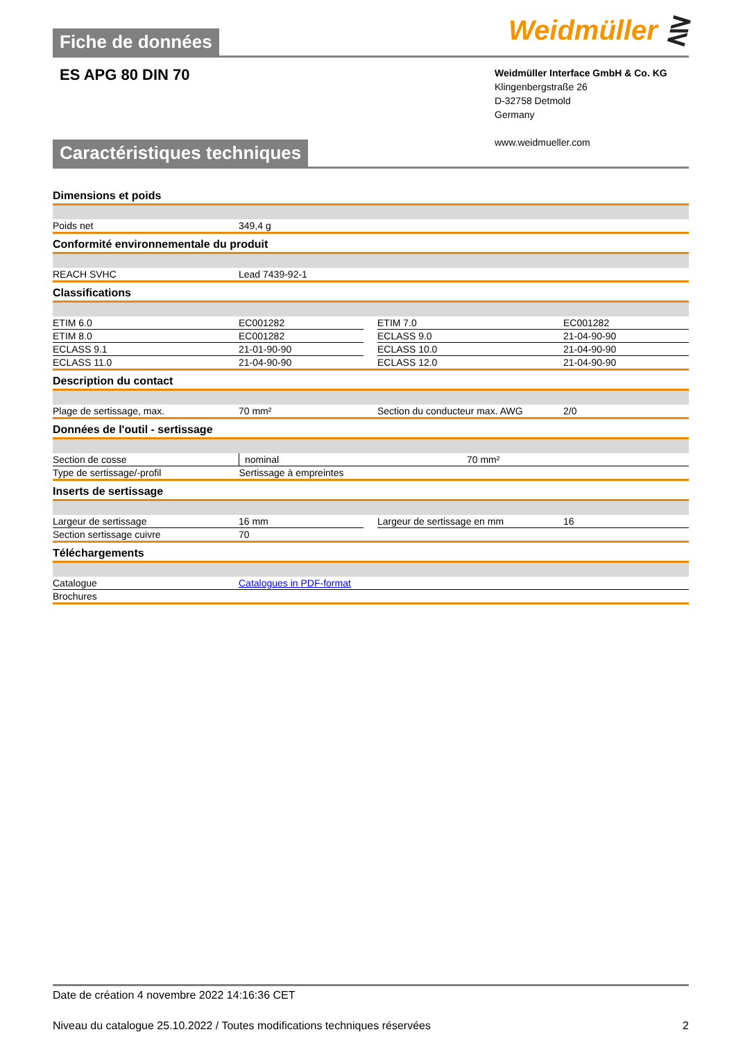Fiche de données
Weidmüller ⋛
ES APG 80 DIN 70
Weidmüller Interface GmbH & Co. KG
Klingenbergstraße 26
D-32758 Detmold
Germany
www.weidmueller.com
Caractéristiques techniques
Dimensions et poids
| Poids net | 349,4 g |
Conformité environnementale du produit
| REACH SVHC | Lead 7439-92-1 |
Classifications
| ETIM 6.0 | EC001282 | | ETIM 7.0 | EC001282 |
| ETIM 8.0 | EC001282 | | ECLASS 9.0 | 21-04-90-90 |
| ECLASS 9.1 | 21-01-90-90 | | ECLASS 10.0 | 21-04-90-90 |
| ECLASS 11.0 | 21-04-90-90 | | ECLASS 12.0 | 21-04-90-90 |
Description du contact
| Plage de sertissage, max. | 70 mm² | Section du conducteur max. AWG | 2/0 |
Données de l'outil - sertissage
| Section de cosse | nominal | 70 mm² |
| Type de sertissage/-profil | Sertissage à empreintes | |
Inserts de sertissage
| Largeur de sertissage | 16 mm | | Largeur de sertissage en mm | 16 |
| Section sertissage cuivre | 70 | | | |
Téléchargements
| Catalogue | Catalogues in PDF-format |
| Brochures | |
Date de création 4 novembre 2022 14:16:36 CET
Niveau du catalogue 25.10.2022 / Toutes modifications techniques réservées 2